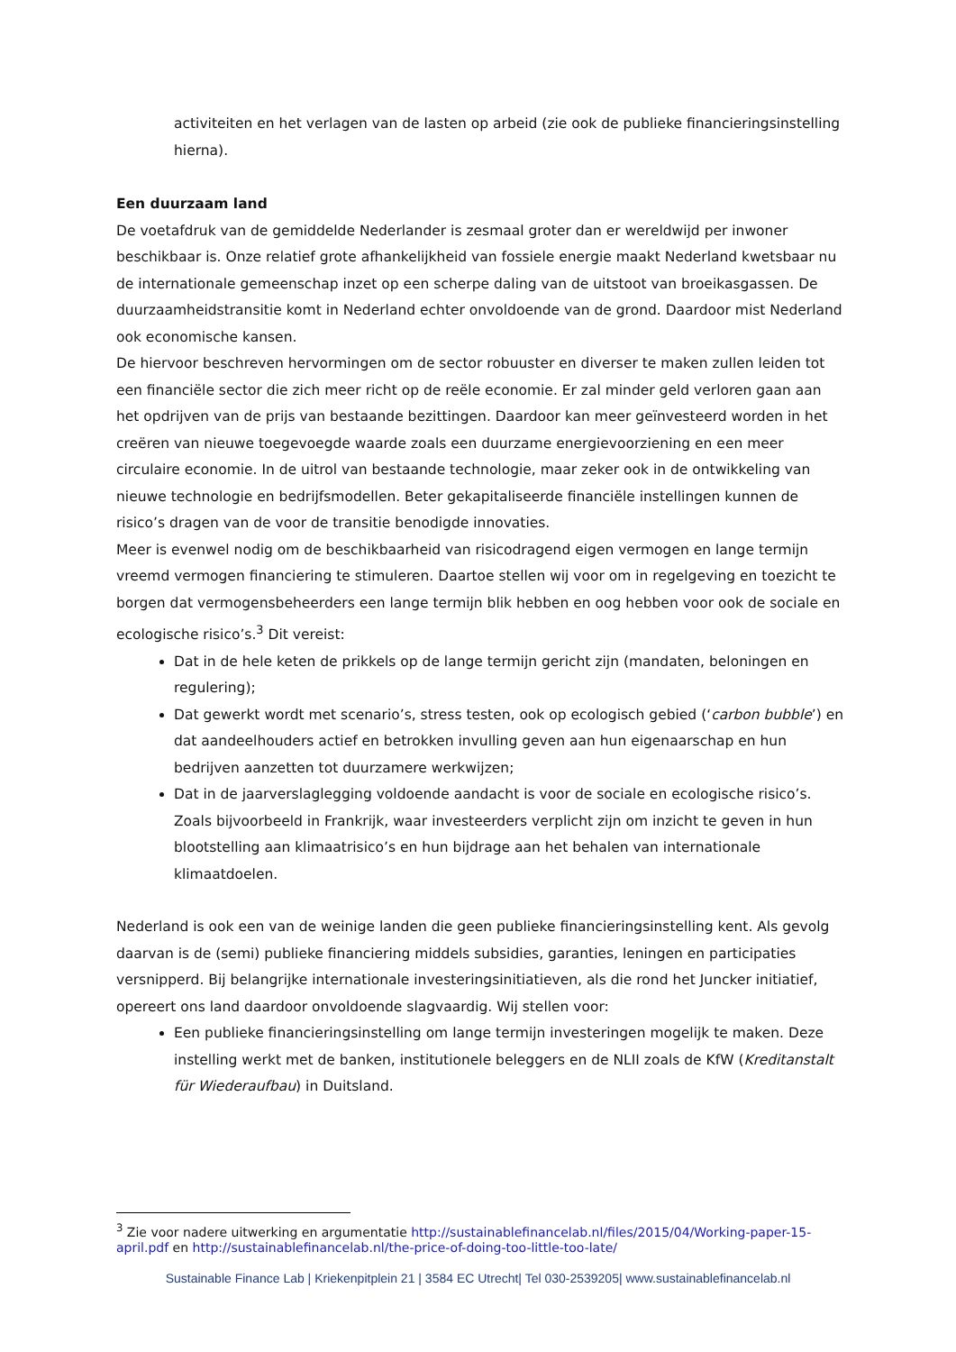activiteiten en het verlagen van de lasten op arbeid (zie ook de publieke financieringsinstelling hierna).
Een duurzaam land
De voetafdruk van de gemiddelde Nederlander is zesmaal groter dan er wereldwijd per inwoner beschikbaar is. Onze relatief grote afhankelijkheid van fossiele energie maakt Nederland kwetsbaar nu de internationale gemeenschap inzet op een scherpe daling van de uitstoot van broeikasgassen. De duurzaamheidstransitie komt in Nederland echter onvoldoende van de grond. Daardoor mist Nederland ook economische kansen.
De hiervoor beschreven hervormingen om de sector robuuster en diverser te maken zullen leiden tot een financiële sector die zich meer richt op de reële economie. Er zal minder geld verloren gaan aan het opdrijven van de prijs van bestaande bezittingen. Daardoor kan meer geïnvesteerd worden in het creëren van nieuwe toegevoegde waarde zoals een duurzame energievoorziening en een meer circulaire economie. In de uitrol van bestaande technologie, maar zeker ook in de ontwikkeling van nieuwe technologie en bedrijfsmodellen. Beter gekapitaliseerde financiële instellingen kunnen de risico’s dragen van de voor de transitie benodigde innovaties.
Meer is evenwel nodig om de beschikbaarheid van risicodragend eigen vermogen en lange termijn vreemd vermogen financiering te stimuleren. Daartoe stellen wij voor om in regelgeving en toezicht te borgen dat vermogensbeheerders een lange termijn blik hebben en oog hebben voor ook de sociale en ecologische risico’s.<sup>3</sup> Dit vereist:
Dat in de hele keten de prikkels op de lange termijn gericht zijn (mandaten, beloningen en regulering);
Dat gewerkt wordt met scenario’s, stress testen, ook op ecologisch gebied (‘carbon bubble’) en dat aandeelhouders actief en betrokken invulling geven aan hun eigenaarschap en hun bedrijven aanzetten tot duurzamere werkwijzen;
Dat in de jaarverslaglegging voldoende aandacht is voor de sociale en ecologische risico’s. Zoals bijvoorbeeld in Frankrijk, waar investeerders verplicht zijn om inzicht te geven in hun blootstelling aan klimaatrisico’s en hun bijdrage aan het behalen van internationale klimaatdoelen.
Nederland is ook een van de weinige landen die geen publieke financieringsinstelling kent. Als gevolg daarvan is de (semi) publieke financiering middels subsidies, garanties, leningen en participaties versnipperd. Bij belangrijke internationale investeringsinitiatieven, als die rond het Juncker initiatief, opereert ons land daardoor onvoldoende slagvaardig. Wij stellen voor:
Een publieke financieringsinstelling om lange termijn investeringen mogelijk te maken. Deze instelling werkt met de banken, institutionele beleggers en de NLII zoals de KfW (Kreditanstalt für Wiederaufbau) in Duitsland.
<sup>3</sup> Zie voor nadere uitwerking en argumentatie http://sustainablefinancelab.nl/files/2015/04/Working-paper-15-april.pdf en http://sustainablefinancelab.nl/the-price-of-doing-too-little-too-late/
Sustainable Finance Lab | Kriekenpitplein 21 | 3584 EC Utrecht| Tel 030-2539205| www.sustainablefinancelab.nl